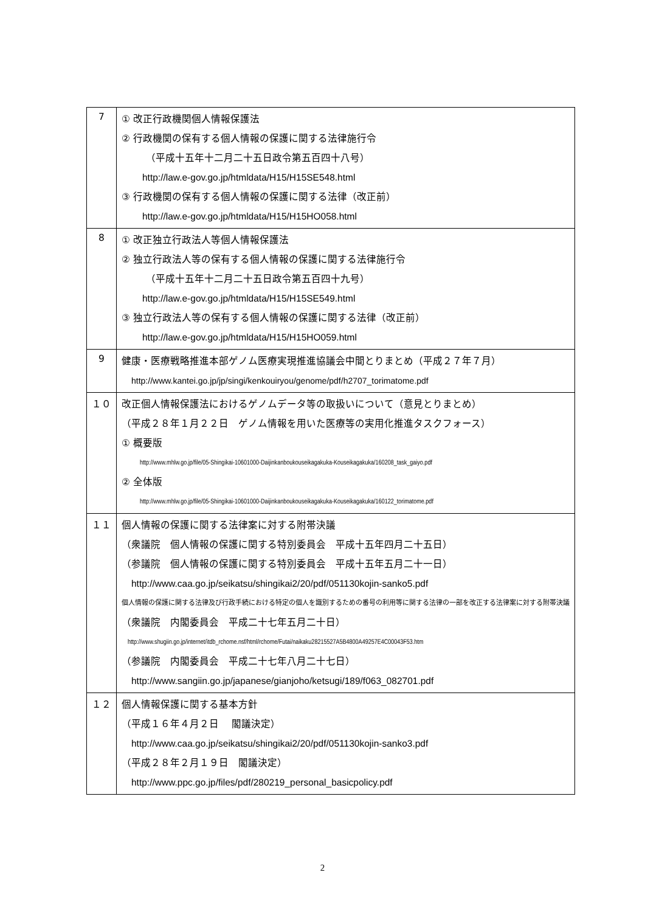| 7 | ① 改正行政機関個人情報保護法 ② 行政機関の保有する個人情報の保護に関する法律施行令 （平成十五年十二月二十五日政令第五百四十八号） http://law.e-gov.go.jp/htmldata/H15/H15SE548.html ③ 行政機関の保有する個人情報の保護に関する法律（改正前） http://law.e-gov.go.jp/htmldata/H15/H15HO058.html |
| 8 | ① 改正独立行政法人等個人情報保護法 ② 独立行政法人等の保有する個人情報の保護に関する法律施行令 （平成十五年十二月二十五日政令第五百四十九号） http://law.e-gov.go.jp/htmldata/H15/H15SE549.html ③ 独立行政法人等の保有する個人情報の保護に関する法律（改正前） http://law.e-gov.go.jp/htmldata/H15/H15HO059.html |
| 9 | 健康・医療戦略推進本部ゲノム医療実現推進協議会中間とりまとめ（平成２７年７月） http://www.kantei.go.jp/jp/singi/kenkouiryou/genome/pdf/h2707_torimatome.pdf |
| １０ | 改正個人情報保護法におけるゲノムデータ等の取扱いについて（意見とりまとめ） （平成２８年１月２２日 ゲノム情報を用いた医療等の実用化推進タスクフォース） ① 概要版 http://www.mhlw.go.jp/file/05-Shingikai-10601000-Daijinkanboukouseikagakuka-Kouseikagakuka/160208_task_gaiyo.pdf ② 全体版 http://www.mhlw.go.jp/file/05-Shingikai-10601000-Daijinkanboukouseikagakuka-Kouseikagakuka/160122_torimatome.pdf |
| １１ | 個人情報の保護に関する法律案に対する附帯決議 （衆議院 個人情報の保護に関する特別委員会 平成十五年四月二十五日） （参議院 個人情報の保護に関する特別委員会 平成十五年五月二十一日） http://www.caa.go.jp/seikatsu/shingikai2/20/pdf/051130kojin-sanko5.pdf 個人情報の保護に関する法律及び行政手続における特定の個人を識別するための番号の利用等に関する法律の一部を改正する法律案に対する附帯決議 （衆議院 内閣委員会 平成二十七年五月二十日） http://www.shugiin.go.jp/internet/itdb_rchome.nsf/html/rchome/Futai/naikaku28215527A5B4800A49257E4C00043F53.htm （参議院 内閣委員会 平成二十七年八月二十七日） http://www.sangiin.go.jp/japanese/gianjoho/ketsugi/189/f063_082701.pdf |
| １２ | 個人情報保護に関する基本方針 （平成１６年４月２日 閣議決定） http://www.caa.go.jp/seikatsu/shingikai2/20/pdf/051130kojin-sanko3.pdf （平成２８年２月１９日 閣議決定） http://www.ppc.go.jp/files/pdf/280219_personal_basicpolicy.pdf |
2